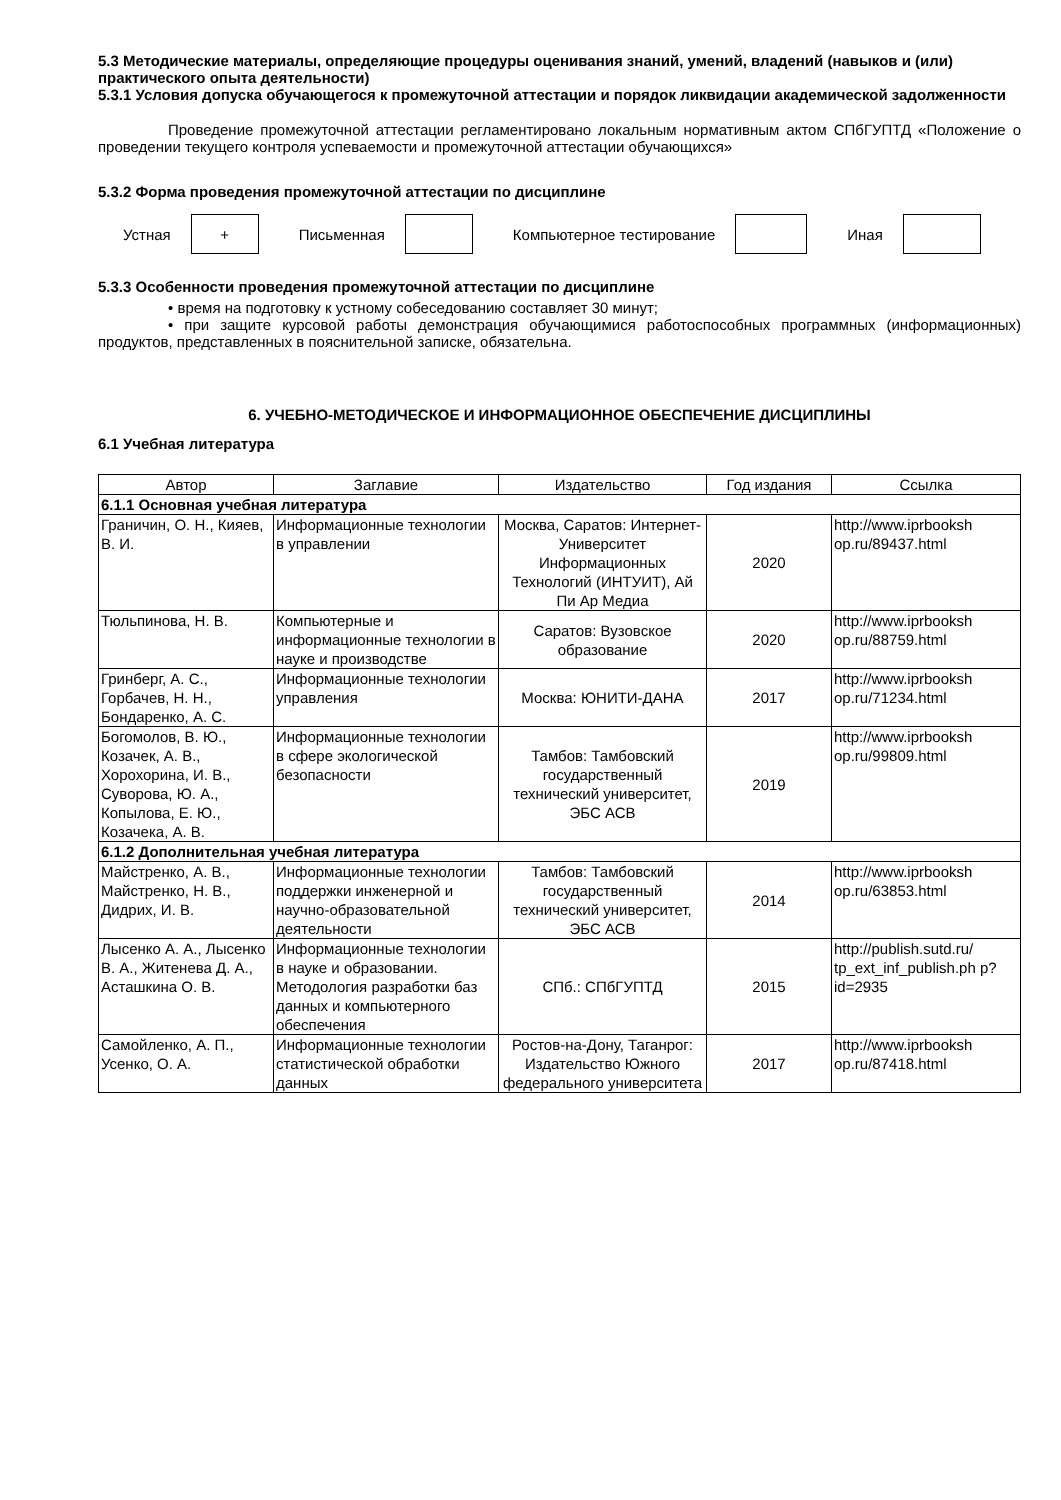5.3 Методические материалы, определяющие процедуры оценивания знаний, умений, владений (навыков и (или) практического опыта деятельности)
5.3.1 Условия допуска обучающегося к промежуточной аттестации и порядок ликвидации академической задолженности
Проведение промежуточной аттестации регламентировано локальным нормативным актом СПбГУПТД «Положение о проведении текущего контроля успеваемости и промежуточной аттестации обучающихся»
5.3.2 Форма проведения промежуточной аттестации по дисциплине
Устная
+
Письменная Компьютерное тестирование Иная
5.3.3 Особенности проведения промежуточной аттестации по дисциплине
• время на подготовку к устному собеседованию составляет 30 минут;
• при защите курсовой работы демонстрация обучающимися работоспособных программных (информационных) продуктов, представленных в пояснительной записке, обязательна.
6. УЧЕБНО-МЕТОДИЧЕСКОЕ И ИНФОРМАЦИОННОЕ ОБЕСПЕЧЕНИЕ ДИСЦИПЛИНЫ
6.1 Учебная литература
| Автор | Заглавие | Издательство | Год издания | Ссылка |
| --- | --- | --- | --- | --- |
| 6.1.1 Основная учебная литература | | | | |
| Граничин, О. Н., Кияев, В. И. | Информационные технологии в управлении | Москва, Саратов: Интернет-Университет Информационных Технологий (ИНТУИТ), Ай Пи Ар Медиа | 2020 | http://www.iprbooksh op.ru/89437.html |
| Тюльпинова, Н. В. | Компьютерные и информационные технологии в науке и производстве | Саратов: Вузовское образование | 2020 | http://www.iprbooksh op.ru/88759.html |
| Гринберг, А. С., Горбачев, Н. Н., Бондаренко, А. С. | Информационные технологии управления | Москва: ЮНИТИ-ДАНА | 2017 | http://www.iprbooksh op.ru/71234.html |
| Богомолов, В. Ю., Козачек, А. В., Хорохорина, И. В., Суворова, Ю. А., Копылова, Е. Ю., Козачека, А. В. | Информационные технологии в сфере экологической безопасности | Тамбов: Тамбовский государственный технический университет, ЭБС АСВ | 2019 | http://www.iprbooksh op.ru/99809.html |
| 6.1.2 Дополнительная учебная литература | | | | |
| Майстренко, А. В., Майстренко, Н. В., Дидрих, И. В. | Информационные технологии поддержки инженерной и научно-образовательной деятельности | Тамбов: Тамбовский государственный технический университет, ЭБС АСВ | 2014 | http://www.iprbooksh op.ru/63853.html |
| Лысенко А. А., Лысенко В. А., Житенева Д. А., Асташкина О. В. | Информационные технологии в науке и образовании. Методология разработки баз данных и компьютерного обеспечения | СПб.: СПбГУПТД | 2015 | http://publish.sutd.ru/ tp_ext_inf_publish.ph p?id=2935 |
| Самойленко, А. П., Усенко, О. А. | Информационные технологии статистической обработки данных | Ростов-на-Дону, Таганрог: Издательство Южного федерального университета | 2017 | http://www.iprbooksh op.ru/87418.html |